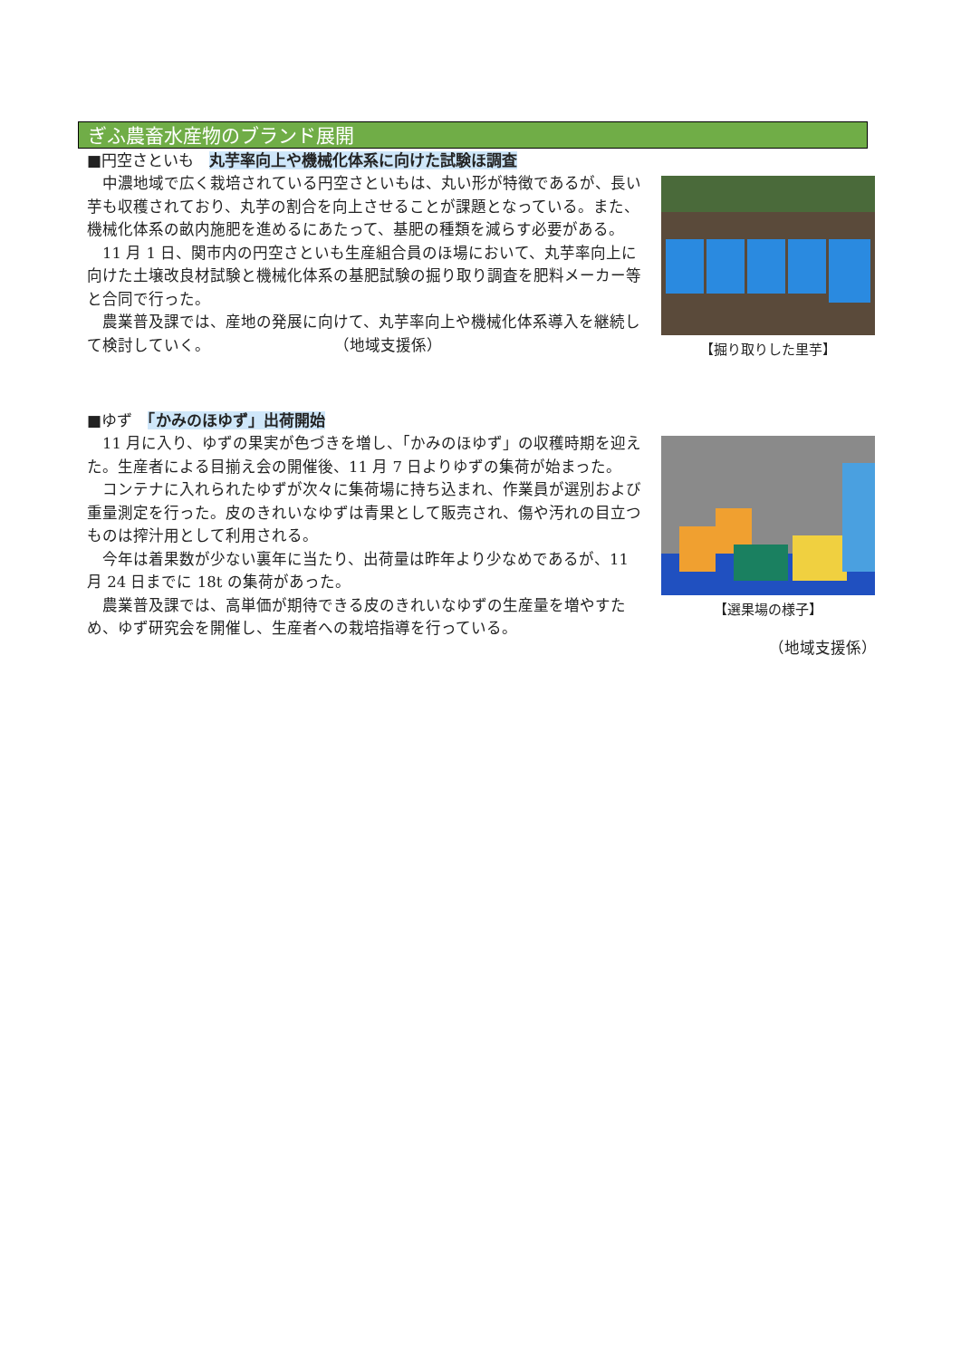ぎふ農畜水産物のブランド展開
■円空さといも　丸芋率向上や機械化体系に向けた試験ほ調査
　中濃地域で広く栽培されている円空さといもは、丸い形が特徴であるが、長い芋も収穫されており、丸芋の割合を向上させることが課題となっている。また、機械化体系の畝内施肥を進めるにあたって、基肥の種類を減らす必要がある。
　11 月 1 日、関市内の円空さといも生産組合員のほ場において、丸芋率向上に向けた土壌改良材試験と機械化体系の基肥試験の掘り取り調査を肥料メーカー等と合同で行った。
　農業普及課では、産地の発展に向けて、丸芋率向上や機械化体系導入を継続して検討していく。　　　　　　　　　（地域支援係）
【掘り取りした里芋】
■ゆず　「かみのほゆず」出荷開始
　11 月に入り、ゆずの果実が色づきを増し、「かみのほゆず」の収穫時期を迎えた。生産者による目揃え会の開催後、11 月 7 日よりゆずの集荷が始まった。
　コンテナに入れられたゆずが次々に集荷場に持ち込まれ、作業員が選別および重量測定を行った。皮のきれいなゆずは青果として販売され、傷や汚れの目立つものは搾汁用として利用される。
　今年は着果数が少ない裏年に当たり、出荷量は昨年より少なめであるが、11 月 24 日までに 18t の集荷があった。
　農業普及課では、高単価が期待できる皮のきれいなゆずの生産量を増やすため、ゆず研究会を開催し、生産者への栽培指導を行っている。
【選果場の様子】
（地域支援係）